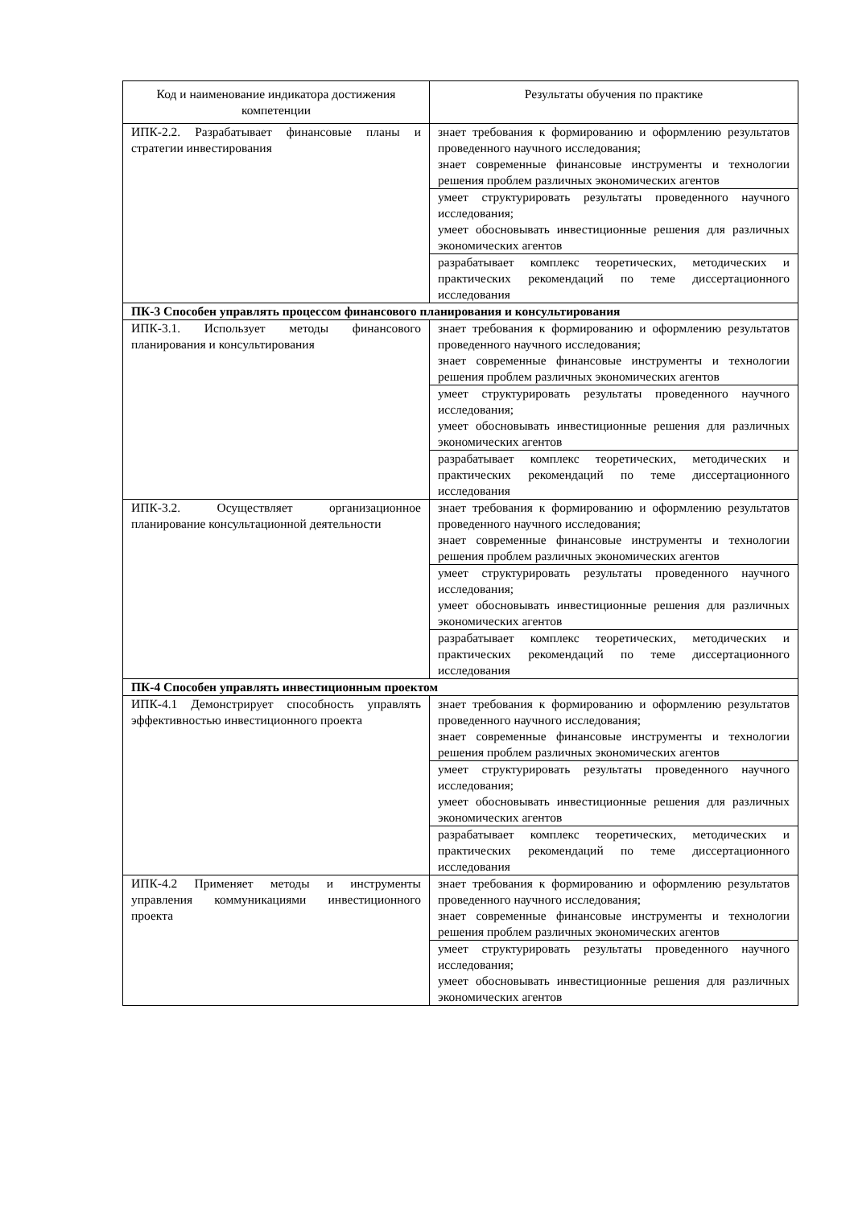| Код и наименование индикатора достижения компетенции | Результаты обучения по практике |
| --- | --- |
| ИПК-2.2. Разрабатывает финансовые планы и стратегии инвестирования | знает требования к формированию и оформлению результатов проведенного научного исследования; знает современные финансовые инструменты и технологии решения проблем различных экономических агентов |
| | умеет структурировать результаты проведенного научного исследования; умеет обосновывать инвестиционные решения для различных экономических агентов |
| | разрабатывает комплекс теоретических, методических и практических рекомендаций по теме диссертационного исследования |
| ПК-3 Способен управлять процессом финансового планирования и консультирования | |
| ИПК-3.1. Использует методы финансового планирования и консультирования | знает требования к формированию и оформлению результатов проведенного научного исследования; знает современные финансовые инструменты и технологии решения проблем различных экономических агентов |
| | умеет структурировать результаты проведенного научного исследования; умеет обосновывать инвестиционные решения для различных экономических агентов |
| | разрабатывает комплекс теоретических, методических и практических рекомендаций по теме диссертационного исследования |
| ИПК-3.2. Осуществляет организационное планирование консультационной деятельности | знает требования к формированию и оформлению результатов проведенного научного исследования; знает современные финансовые инструменты и технологии решения проблем различных экономических агентов |
| | умеет структурировать результаты проведенного научного исследования; умеет обосновывать инвестиционные решения для различных экономических агентов |
| | разрабатывает комплекс теоретических, методических и практических рекомендаций по теме диссертационного исследования |
| ПК-4 Способен управлять инвестиционным проектом | |
| ИПК-4.1 Демонстрирует способность управлять эффективностью инвестиционного проекта | знает требования к формированию и оформлению результатов проведенного научного исследования; знает современные финансовые инструменты и технологии решения проблем различных экономических агентов |
| | умеет структурировать результаты проведенного научного исследования; умеет обосновывать инвестиционные решения для различных экономических агентов |
| | разрабатывает комплекс теоретических, методических и практических рекомендаций по теме диссертационного исследования |
| ИПК-4.2 Применяет методы и инструменты управления коммуникациями инвестиционного проекта | знает требования к формированию и оформлению результатов проведенного научного исследования; знает современные финансовые инструменты и технологии решения проблем различных экономических агентов |
| | умеет структурировать результаты проведенного научного исследования; умеет обосновывать инвестиционные решения для различных экономических агентов |